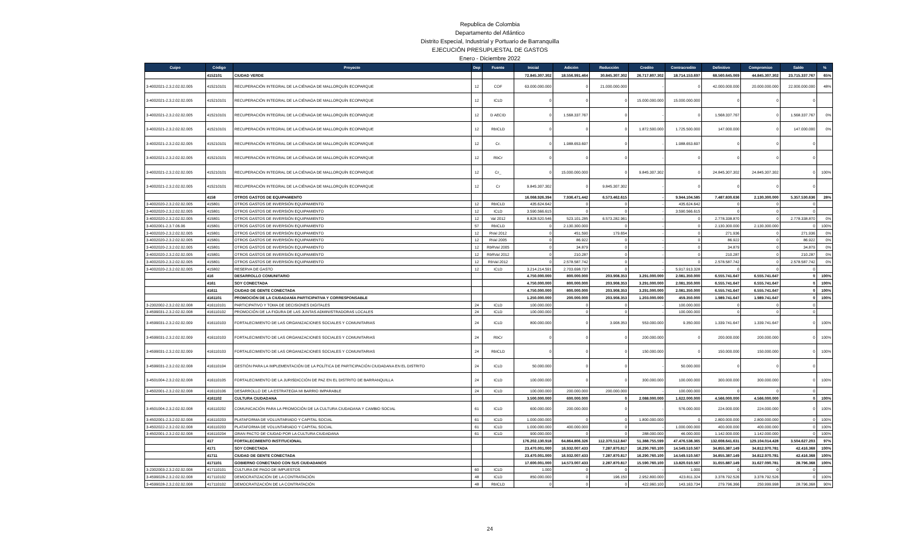Republica de Colombia
Departamento del Atlántico
Distrito Especial, Industrial y Portuario de Barranquilla
EJECUCIÓN PRESUPUESTAL DE GASTOS
Enero - Diciembre 2022
| Cuipo | Código | Proyecto | Dep | Fuente | Inicial | Adición | Reducción | Credito | Contracredito | Definitivo | Compromiso | Saldo | % |
| --- | --- | --- | --- | --- | --- | --- | --- | --- | --- | --- | --- | --- | --- |
| | 4152101 | CIUDAD VERDE | | | 72.845.307.302 | 18.556.991.464 | 30.845.307.302 | 26.717.807.302 | 18.714.153.697 | 68.560.645.069 | 44.845.307.302 | 23.715.337.767 | 65% |
| 3-4002021-2.3.2.02.02.005 | 415210101 | RECUPERACIÓN INTEGRAL DE LA CIÉNAGA DE MALLORQUÍN ECOPARQUE | 12 | COF | 63.000.000.000 | 0 | 21.000.000.000 | - | 0 | 42.000.000.000 | 20.000.000.000 | 22.000.000.000 | 48% |
| 3-4002021-2.3.2.02.02.005 | 415210101 | RECUPERACIÓN INTEGRAL DE LA CIÉNAGA DE MALLORQUÍN ECOPARQUE | 12 | ICLD | 0 | 0 | 0 | 15.000.000.000 | 15.000.000.000 | 0 | 0 | 0 | |
| 3-4002021-2.3.2.02.02.005 | 415210101 | RECUPERACIÓN INTEGRAL DE LA CIÉNAGA DE MALLORQUÍN ECOPARQUE | 12 | D AECID | 0 | 1.568.337.767 | 0 | - | 0 | 1.568.337.767 | 0 | 1.568.337.767 | 0% |
| 3-4002021-2.3.2.02.02.005 | 415210101 | RECUPERACIÓN INTEGRAL DE LA CIÉNAGA DE MALLORQUÍN ECOPARQUE | 12 | RbICLD | 0 | 0 | 0 | 1.872.500.000 | 1.725.500.000 | 147.000.000 | 0 | 147.000.000 | 0% |
| 3-4002021-2.3.2.02.02.005 | 415210101 | RECUPERACIÓN INTEGRAL DE LA CIÉNAGA DE MALLORQUÍN ECOPARQUE | 12 | Cr. | 0 | 1.988.653.697 | 0 | - | 1.988.653.697 | 0 | 0 | 0 | |
| 3-4002021-2.3.2.02.02.005 | 415210101 | RECUPERACIÓN INTEGRAL DE LA CIÉNAGA DE MALLORQUÍN ECOPARQUE | 12 | RbCr | 0 | 0 | 0 | - | 0 | 0 | 0 | 0 | |
| 3-4002021-2.3.2.02.02.005 | 415210101 | RECUPERACIÓN INTEGRAL DE LA CIÉNAGA DE MALLORQUÍN ECOPARQUE | 12 | Cr_ | 0 | 15.000.000.000 | 0 | 9.845.307.302 | 0 | 24.845.307.302 | 24.845.307.302 | 0 | 100% |
| 3-4002021-2.3.2.02.02.005 | 415210101 | RECUPERACIÓN INTEGRAL DE LA CIÉNAGA DE MALLORQUÍN ECOPARQUE | 12 | Cr | 9.845.307.302 | 0 | 9.845.307.302 | - | 0 | 0 | 0 | 0 | |
| | 4158 | OTROS GASTOS DE EQUIPAMIENTO | | | 16.068.926.394 | 7.936.471.442 | 6.573.462.615 | - | 9.944.104.585 | 7.487.830.636 | 2.130.300.000 | 5.357.530.636 | 28% |
| 3-4002020-2.3.2.02.02.005 | 415801 | OTROS GASTOS DE INVERSIÓN EQUIPAMIENTO | 12 | RbICLD | 435.624.642 | 0 | 0 | - | 435.624.642 | 0 | 0 | 0 | |
| 3-4002020-2.3.2.02.02.005 | 415801 | OTROS GASTOS DE INVERSIÓN EQUIPAMIENTO | 12 | ICLD | 3.590.566.615 | 0 | 0 | - | 3.590.566.615 | 0 | 0 | 0 | |
| 3-4002020-2.3.2.02.02.005 | 415801 | OTROS GASTOS DE INVERSIÓN EQUIPAMIENTO | 12 | Val 2012 | 8.828.520.546 | 523.101.285 | 6.573.282.961 | - | 0 | 2.778.338.870 | 0 | 2.778.338.870 | 0% |
| 3-4002001-2.3.7.06.06 | 415801 | OTROS GASTOS DE INVERSIÓN EQUIPAMIENTO | 57 | RbICLD | 0 | 2.130.300.000 | 0 | - | 0 | 2.130.300.000 | 2.130.300.000 | 0 | 100% |
| 3-4002020-2.3.2.02.02.005 | 415801 | OTROS GASTOS DE INVERSIÓN EQUIPAMIENTO | 12 | RVal 2012 | 0 | 451.590 | 179.654 | - | 0 | 271.936 | 0 | 271.936 | 0% |
| 3-4002020-2.3.2.02.02.005 | 415801 | OTROS GASTOS DE INVERSIÓN EQUIPAMIENTO | 12 | RVal 2005 | 0 | 86.922 | 0 | - | 0 | 86.922 | 0 | 86.922 | 0% |
| 3-4002020-2.3.2.02.02.005 | 415801 | OTROS GASTOS DE INVERSIÓN EQUIPAMIENTO | 12 | RbRVal 2005 | 0 | 34.879 | 0 | - | 0 | 34.879 | 0 | 34.879 | 0% |
| 3-4002020-2.3.2.02.02.005 | 415801 | OTROS GASTOS DE INVERSIÓN EQUIPAMIENTO | 12 | RbRVal 2012 | 0 | 210.287 | 0 | - | 0 | 210.287 | 0 | 210.287 | 0% |
| 3-4002020-2.3.2.02.02.005 | 415801 | OTROS GASTOS DE INVERSIÓN EQUIPAMIENTO | 12 | RbVal 2012 | 0 | 2.578.587.742 | 0 | - | 0 | 2.578.587.742 | 0 | 2.578.587.742 | 0% |
| 3-4002020-2.3.2.02.02.005 | 415802 | RESERVA DE GASTO | 12 | ICLD | 3.214.214.591 | 2.703.698.737 | 0 | - | 5.917.913.328 | 0 | 0 | 0 | |
| | 416 | DESARROLLO COMUNITARIO | | | 4.750.000.000 | 800.000.000 | 203.908.353 | 3.291.000.000 | 2.081.350.000 | 6.555.741.647 | 6.555.741.647 | 0 | 100% |
| | 4161 | SOY CONECTADA | | | 4.750.000.000 | 800.000.000 | 203.908.353 | 3.291.000.000 | 2.081.350.000 | 6.555.741.647 | 6.555.741.647 | 0 | 100% |
| | 41611 | CIUDAD DE GENTE CONECTADA | | | 4.750.000.000 | 800.000.000 | 203.908.353 | 3.291.000.000 | 2.081.350.000 | 6.555.741.647 | 6.555.741.647 | 0 | 100% |
| | 4161101 | PROMOCIÓN DE LA CIUDADANÍA PARTICIPATIVA Y CORRESPONSABLE | | | 1.250.000.000 | 200.000.000 | 203.908.353 | 1.203.000.000 | 459.350.000 | 1.989.741.647 | 1.989.741.647 | 0 | 100% |
| 3-2302002-2.3.2.02.02.008 | 416110101 | PARTICIPATIVO Y TOMA DE DECISIONES DIGITALES | 24 | ICLD | 100.000.000 | 0 | 0 | - | 100.000.000 | 0 | 0 | 0 | |
| 3-4599031-2.3.2.02.02.008 | 416110102 | PROMOCIÓN DE LA FIGURA DE LAS JUNTAS ADMINISTRADORAS LOCALES | 24 | ICLD | 100.000.000 | 0 | 0 | - | 100.000.000 | 0 | 0 | 0 | |
| 3-4599031-2.3.2.02.02.009 | 416110103 | FORTALECIMIENTO DE LAS ORGANIZACIONES SOCIALES Y COMUNITARIAS | 24 | ICLD | 800.000.000 | 0 | 3.908.353 | 553.000.000 | 9.350.000 | 1.339.741.647 | 1.339.741.647 | 0 | 100% |
| 3-4599031-2.3.2.02.02.009 | 416110103 | FORTALECIMIENTO DE LAS ORGANIZACIONES SOCIALES Y COMUNITARIAS | 24 | RbCr | 0 | 0 | 0 | 200.000.000 | 0 | 200.000.000 | 200.000.000 | 0 | 100% |
| 3-4599031-2.3.2.02.02.009 | 416110103 | FORTALECIMIENTO DE LAS ORGANIZACIONES SOCIALES Y COMUNITARIAS | 24 | RbICLD | 0 | 0 | 0 | 150.000.000 | 0 | 150.000.000 | 150.000.000 | 0 | 100% |
| 3-4599031-2.3.2.02.02.008 | 416110104 | GESTIÓN PARA LA IMPLEMENTACIÓN DE LA POLÍTICA DE PARTICIPACIÓN CIUDADANA EN EL DISTRITO | 24 | ICLD | 50.000.000 | 0 | 0 | - | 50.000.000 | 0 | 0 | 0 | |
| 3-4501004-2.3.2.02.02.008 | 416110105 | FORTALECIMIENTO DE LA JURISDICCIÓN DE PAZ EN EL DISTRITO DE BARRANQUILLA | 24 | ICLD | 100.000.000 | 0 | 0 | 300.000.000 | 100.000.000 | 300.000.000 | 300.000.000 | 0 | 100% |
| 3-4502001-2.3.2.02.02.008 | 416110106 | DESARROLLO DE LA ESTRATEGIA MI BARRIO IMPARABLE | 24 | ICLD | 100.000.000 | 200.000.000 | 200.000.000 | - | 100.000.000 | 0 | 0 | 0 | |
| | 4161102 | CULTURA CIUDADANA | | | 3.500.000.000 | 600.000.000 | 0 | 2.088.000.000 | 1.622.000.000 | 4.566.000.000 | 4.566.000.000 | 0 | 100% |
| 3-4501004-2.3.2.02.02.008 | 416110202 | COMUNICACIÓN PARA LA PROMOCIÓN DE LA CULTURA CIUDADANA Y CAMBIO SOCIAL | 61 | ICLD | 600.000.000 | 200.000.000 | 0 | - | 576.000.000 | 224.000.000 | 224.000.000 | 0 | 100% |
| 3-4502001-2.3.2.02.02.008 | 416110203 | PLATAFORMA DE VOLUNTARIADO Y CAPITAL SOCIAL | 61 | ICLD | 1.000.000.000 | 0 | 0 | 1.800.000.000 | 0 | 2.800.000.000 | 2.800.000.000 | 0 | 100% |
| 3-4502022-2.3.2.02.02.008 | 416110203 | PLATAFORMA DE VOLUNTARIADO Y CAPITAL SOCIAL | 61 | ICLD | 1.000.000.000 | 400.000.000 | 0 | - | 1.000.000.000 | 400.000.000 | 400.000.000 | 0 | 100% |
| 3-4502001-2.3.2.02.02.008 | 416110204 | GRAN PACTO DE CIUDAD POR LA CULTURA CIUDADANA | 61 | ICLD | 900.000.000 | 0 | 0 | 288.000.000 | 46.000.000 | 1.142.000.000 | 1.142.000.000 | 0 | 100% |
| | 417 | FORTALECIMIENTO INSTITUCIONAL | | | 176.202.130.918 | 64.864.806.326 | 112.370.512.847 | 51.388.755.599 | 47.476.538.365 | 132.608.641.631 | 129.104.014.428 | 3.504.627.203 | 97% |
| | 4171 | SOY CONECTADA | | | 23.470.001.000 | 16.932.007.433 | 7.287.870.817 | 16.290.760.100 | 14.549.510.567 | 34.855.387.149 | 34.812.970.781 | 42.416.368 | 100% |
| | 41711 | CIUDAD DE GENTE CONECTADA | | | 23.470.001.000 | 16.932.007.433 | 7.287.870.817 | 16.290.760.100 | 14.549.510.567 | 34.855.387.149 | 34.812.970.781 | 42.416.368 | 100% |
| | 4171101 | GOBIERNO CONECTADO CON SUS CIUDADANOS | | | 17.600.001.000 | 14.573.007.433 | 2.287.870.817 | 15.590.760.100 | 13.820.010.567 | 31.655.887.149 | 31.627.090.781 | 28.796.368 | 100% |
| 3-2302003-2.3.2.02.02.008 | 417110101 | CULTURA DE PAGO DE IMPUESTOS | 60 | ICLD | 1.000 | 0 | 0 | - | 1.000 | 0 | 0 | 0 | |
| 3-4599028-2.3.2.02.02.008 | 417110102 | DEMOCRATIZACIÓN DE LA CONTRATACIÓN | 48 | ICLD | 850.000.000 | 0 | 196.150 | 2.952.800.000 | 423.811.324 | 3.378.792.526 | 3.378.792.526 | 0 | 100% |
| 3-4599028-2.3.2.02.02.008 | 417110102 | DEMOCRATIZACIÓN DE LA CONTRATACIÓN | 48 | RbICLD | 0 | 0 | 0 | 422.960.100 | 143.163.734 | 279.796.366 | 250.999.998 | 28.796.368 | 90% |
24